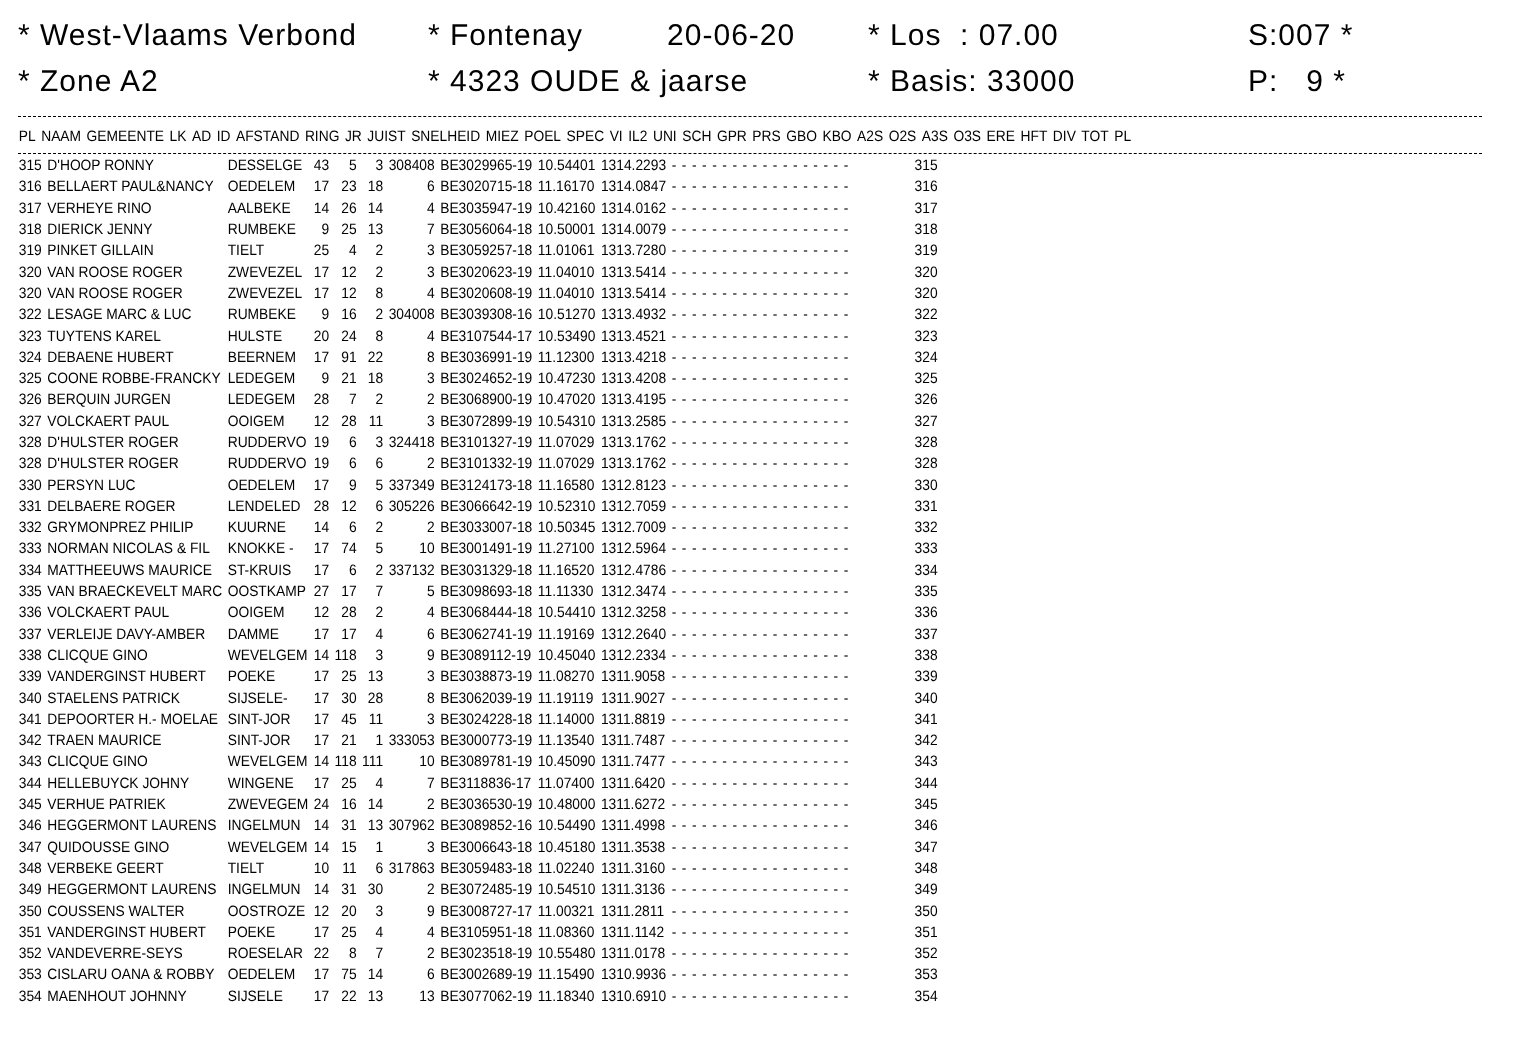* West-Vlaams Verbond
* Zone A2
* Fontenay 20-06-20
* 4323 OUDE & jaarse
* Los : 07.00
* Basis: 33000
S:007 *
P: 9 *
| PL | NAAM | GEMEENTE | LK | AD | ID | AFSTAND | RING | JR | JUIST | SNELHEID | MIEZ | POEL | SPEC | VI | IL2 | UNI | SCH | GPR | PRS | GBO | KBO | A2S | O2S | A3S | O3S | ERE | HFT | DIV | TOT | PL |
| --- | --- | --- | --- | --- | --- | --- | --- | --- | --- | --- | --- | --- | --- | --- | --- | --- | --- | --- | --- | --- | --- | --- | --- | --- | --- | --- | --- | --- | --- | --- |
| 315 | D'HOOP RONNY | DESSELGE | 43 | 5 | 3 | 308408 | BE3029965-19 | 10.54401 | 1314.2293 | - | - | - | - | - | - | - | - | - | - | - | - | - | - | - | - | - | - | | 315 |
| 316 | BELLAERT PAUL&NANCY | OEDELEM | 17 | 23 | 18 | 6 | BE3020715-18 | 11.16170 | 1314.0847 | - | - | - | - | - | - | - | - | - | - | - | - | - | - | - | - | - | - | | 316 |
| 317 | VERHEYE RINO | AALBEKE | 14 | 26 | 14 | 4 | BE3035947-19 | 10.42160 | 1314.0162 | - | - | - | - | - | - | - | - | - | - | - | - | - | - | - | - | - | - | | 317 |
| 318 | DIERICK JENNY | RUMBEKE | 9 | 25 | 13 | 7 | BE3056064-18 | 10.50001 | 1314.0079 | - | - | - | - | - | - | - | - | - | - | - | - | - | - | - | - | - | - | | 318 |
| 319 | PINKET GILLAIN | TIELT | 25 | 4 | 2 | 3 | BE3059257-18 | 11.01061 | 1313.7280 | - | - | - | - | - | - | - | - | - | - | - | - | - | - | - | - | - | - | | 319 |
| 320 | VAN ROOSE ROGER | ZWEVEZEL | 17 | 12 | 2 | 3 | BE3020623-19 | 11.04010 | 1313.5414 | - | - | - | - | - | - | - | - | - | - | - | - | - | - | - | - | - | - | | 320 |
| 320 | VAN ROOSE ROGER | ZWEVEZEL | 17 | 12 | 8 | 4 | BE3020608-19 | 11.04010 | 1313.5414 | - | - | - | - | - | - | - | - | - | - | - | - | - | - | - | - | - | - | | 320 |
| 322 | LESAGE MARC & LUC | RUMBEKE | 9 | 16 | 2 | 304008 | BE3039308-16 | 10.51270 | 1313.4932 | - | - | - | - | - | - | - | - | - | - | - | - | - | - | - | - | - | - | | 322 |
| 323 | TUYTENS KAREL | HULSTE | 20 | 24 | 8 | 4 | BE3107544-17 | 10.53490 | 1313.4521 | - | - | - | - | - | - | - | - | - | - | - | - | - | - | - | - | - | - | | 323 |
| 324 | DEBAENE HUBERT | BEERNEM | 17 | 91 | 22 | 8 | BE3036991-19 | 11.12300 | 1313.4218 | - | - | - | - | - | - | - | - | - | - | - | - | - | - | - | - | - | - | | 324 |
| 325 | COONE ROBBE-FRANCKY | LEDEGEM | 9 | 21 | 18 | 3 | BE3024652-19 | 10.47230 | 1313.4208 | - | - | - | - | - | - | - | - | - | - | - | - | - | - | - | - | - | - | | 325 |
| 326 | BERQUIN JURGEN | LEDEGEM | 28 | 7 | 2 | 2 | BE3068900-19 | 10.47020 | 1313.4195 | - | - | - | - | - | - | - | - | - | - | - | - | - | - | - | - | - | - | | 326 |
| 327 | VOLCKAERT PAUL | OOIGEM | 12 | 28 | 11 | 3 | BE3072899-19 | 10.54310 | 1313.2585 | - | - | - | - | - | - | - | - | - | - | - | - | - | - | - | - | - | - | | 327 |
| 328 | D'HULSTER ROGER | RUDDERVO | 19 | 6 | 3 | 324418 | BE3101327-19 | 11.07029 | 1313.1762 | - | - | - | - | - | - | - | - | - | - | - | - | - | - | - | - | - | - | | 328 |
| 328 | D'HULSTER ROGER | RUDDERVO | 19 | 6 | 6 | 2 | BE3101332-19 | 11.07029 | 1313.1762 | - | - | - | - | - | - | - | - | - | - | - | - | - | - | - | - | - | - | | 328 |
| 330 | PERSYN LUC | OEDELEM | 17 | 9 | 5 | 337349 | BE3124173-18 | 11.16580 | 1312.8123 | - | - | - | - | - | - | - | - | - | - | - | - | - | - | - | - | - | - | | 330 |
| 331 | DELBAERE ROGER | LENDELED | 28 | 12 | 6 | 305226 | BE3066642-19 | 10.52310 | 1312.7059 | - | - | - | - | - | - | - | - | - | - | - | - | - | - | - | - | - | - | | 331 |
| 332 | GRYMONPREZ PHILIP | KUURNE | 14 | 6 | 2 | 2 | BE3033007-18 | 10.50345 | 1312.7009 | - | - | - | - | - | - | - | - | - | - | - | - | - | - | - | - | - | - | | 332 |
| 333 | NORMAN NICOLAS & FIL | KNOKKE - | 17 | 74 | 5 | 10 | BE3001491-19 | 11.27100 | 1312.5964 | - | - | - | - | - | - | - | - | - | - | - | - | - | - | - | - | - | - | | 333 |
| 334 | MATTHEEUWS MAURICE | ST-KRUIS | 17 | 6 | 2 | 337132 | BE3031329-18 | 11.16520 | 1312.4786 | - | - | - | - | - | - | - | - | - | - | - | - | - | - | - | - | - | - | | 334 |
| 335 | VAN BRAECKEVELT MARC | OOSTKAMP | 27 | 17 | 7 | 5 | BE3098693-18 | 11.11330 | 1312.3474 | - | - | - | - | - | - | - | - | - | - | - | - | - | - | - | - | - | - | | 335 |
| 336 | VOLCKAERT PAUL | OOIGEM | 12 | 28 | 2 | 4 | BE3068444-18 | 10.54410 | 1312.3258 | - | - | - | - | - | - | - | - | - | - | - | - | - | - | - | - | - | - | | 336 |
| 337 | VERLEIJE DAVY-AMBER | DAMME | 17 | 17 | 4 | 6 | BE3062741-19 | 11.19169 | 1312.2640 | - | - | - | - | - | - | - | - | - | - | - | - | - | - | - | - | - | - | | 337 |
| 338 | CLICQUE GINO | WEVELGEM | 14 | 118 | 3 | 9 | BE3089112-19 | 10.45040 | 1312.2334 | - | - | - | - | - | - | - | - | - | - | - | - | - | - | - | - | - | - | | 338 |
| 339 | VANDERGINST HUBERT | POEKE | 17 | 25 | 13 | 3 | BE3038873-19 | 11.08270 | 1311.9058 | - | - | - | - | - | - | - | - | - | - | - | - | - | - | - | - | - | - | | 339 |
| 340 | STAELENS PATRICK | SIJSELE- | 17 | 30 | 28 | 8 | BE3062039-19 | 11.19119 | 1311.9027 | - | - | - | - | - | - | - | - | - | - | - | - | - | - | - | - | - | - | | 340 |
| 341 | DEPOORTER H.- MOELAE | SINT-JOR | 17 | 45 | 11 | 3 | BE3024228-18 | 11.14000 | 1311.8819 | - | - | - | - | - | - | - | - | - | - | - | - | - | - | - | - | - | - | | 341 |
| 342 | TRAEN MAURICE | SINT-JOR | 17 | 21 | 1 | 333053 | BE3000773-19 | 11.13540 | 1311.7487 | - | - | - | - | - | - | - | - | - | - | - | - | - | - | - | - | - | - | | 342 |
| 343 | CLICQUE GINO | WEVELGEM | 14 | 118 | 111 | 10 | BE3089781-19 | 10.45090 | 1311.7477 | - | - | - | - | - | - | - | - | - | - | - | - | - | - | - | - | - | - | | 343 |
| 344 | HELLEBUYCK JOHNY | WINGENE | 17 | 25 | 4 | 7 | BE3118836-17 | 11.07400 | 1311.6420 | - | - | - | - | - | - | - | - | - | - | - | - | - | - | - | - | - | - | | 344 |
| 345 | VERHUE PATRIEK | ZWEVEGEM | 24 | 16 | 14 | 2 | BE3036530-19 | 10.48000 | 1311.6272 | - | - | - | - | - | - | - | - | - | - | - | - | - | - | - | - | - | - | | 345 |
| 346 | HEGGERMONT LAURENS | INGELMUN | 14 | 31 | 13 | 307962 | BE3089852-16 | 10.54490 | 1311.4998 | - | - | - | - | - | - | - | - | - | - | - | - | - | - | - | - | - | - | | 346 |
| 347 | QUIDOUSSE GINO | WEVELGEM | 14 | 15 | 1 | 3 | BE3006643-18 | 10.45180 | 1311.3538 | - | - | - | - | - | - | - | - | - | - | - | - | - | - | - | - | - | - | | 347 |
| 348 | VERBEKE GEERT | TIELT | 10 | 11 | 6 | 317863 | BE3059483-18 | 11.02240 | 1311.3160 | - | - | - | - | - | - | - | - | - | - | - | - | - | - | - | - | - | - | | 348 |
| 349 | HEGGERMONT LAURENS | INGELMUN | 14 | 31 | 30 | 2 | BE3072485-19 | 10.54510 | 1311.3136 | - | - | - | - | - | - | - | - | - | - | - | - | - | - | - | - | - | - | | 349 |
| 350 | COUSSENS WALTER | OOSTROZE | 12 | 20 | 3 | 9 | BE3008727-17 | 11.00321 | 1311.2811 | - | - | - | - | - | - | - | - | - | - | - | - | - | - | - | - | - | - | | 350 |
| 351 | VANDERGINST HUBERT | POEKE | 17 | 25 | 4 | 4 | BE3105951-18 | 11.08360 | 1311.1142 | - | - | - | - | - | - | - | - | - | - | - | - | - | - | - | - | - | - | | 351 |
| 352 | VANDEVERRE-SEYS | ROESELAR | 22 | 8 | 7 | 2 | BE3023518-19 | 10.55480 | 1311.0178 | - | - | - | - | - | - | - | - | - | - | - | - | - | - | - | - | - | - | | 352 |
| 353 | CISLARU OANA & ROBBY | OEDELEM | 17 | 75 | 14 | 6 | BE3002689-19 | 11.15490 | 1310.9936 | - | - | - | - | - | - | - | - | - | - | - | - | - | - | - | - | - | - | | 353 |
| 354 | MAENHOUT JOHNNY | SIJSELE | 17 | 22 | 13 | 13 | BE3077062-19 | 11.18340 | 1310.6910 | - | - | - | - | - | - | - | - | - | - | - | - | - | - | - | - | - | - | | 354 |